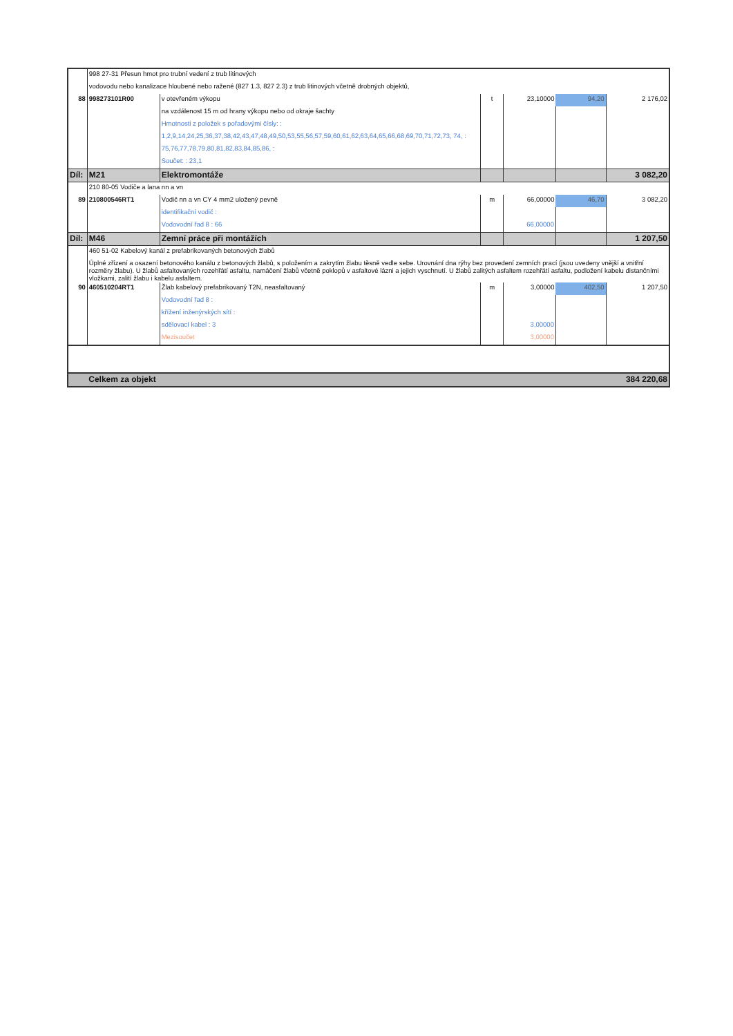| | 998 27-31 Přesun hmot pro trubní vedení z trub litinových | | | | | |
| | vodovodu nebo kanalizace hloubené nebo ražené (827 1.3, 827 2.3) z trub litinových včetně drobných objektů, | | | | | |
| 88 | 998273101R00 | v otevřeném výkopu | t | 23,10000 | 94,20 | 2 176,02 |
| | | na vzdálenost 15 m od hrany výkopu nebo od okraje šachty | | | | |
| | | Hmotnosti z položek s pořadovými čísly: : | | | | |
| | | 1,2,9,14,24,25,36,37,38,42,43,47,48,49,50,53,55,56,57,59,60,61,62,63,64,65,66,68,69,70,71,72,73, 74, : | | | | |
| | | 75,76,77,78,79,80,81,82,83,84,85,86, : | | | | |
| | | Součet: : 23,1 | | | | |
| Díl: | M21 | Elektromontáže | | | | 3 082,20 |
| | 210 80-05 Vodiče a lana nn a vn | | | | | |
| 89 | 210800546RT1 | Vodič nn a vn CY 4 mm2 uložený pevně | m | 66,00000 | 46,70 | 3 082,20 |
| | | identifikační vodič : | | | | |
| | | Vodovodní řad 8 : 66 | | 66,00000 | | |
| Díl: | M46 | Zemní práce při montážích | | | | 1 207,50 |
| | 460 51-02 Kabelový kanál z prefabrikovaných betonových žlabů | | | | | |
| | Úplné zřízení a osazení betonového kanálu z betonových žlabů, s položením a zakrytím žlabu těsně vedle sebe. Urovnání dna rýhy bez provedení zemních prací (jsou uvedeny vnější a vnitřní rozměry žlabu). U žlabů asfaltovaných rozehřátí asfaltu, namáčení žlabů včetně poklopů v asfaltové lázni a jejich vyschnutí. U žlabů zalitých asfaltem rozehřátí asfaltu, podložení kabelu distančními vložkami, zalití žlabu i kabelu asfaltem. | | | | | |
| 90 | 460510204RT1 | Žlab kabelový prefabrikovaný T2N, neasfaltovaný | m | 3,00000 | 402,50 | 1 207,50 |
| | | Vodovodní řad 8 : | | | | |
| | | křížení inženýrských sítí : | | | | |
| | | sdělovací kabel : 3 | | 3,00000 | | |
| | | Mezisoučet | | 3,00000 | | |
| | Celkem za objekt | | | | | 384 220,68 |